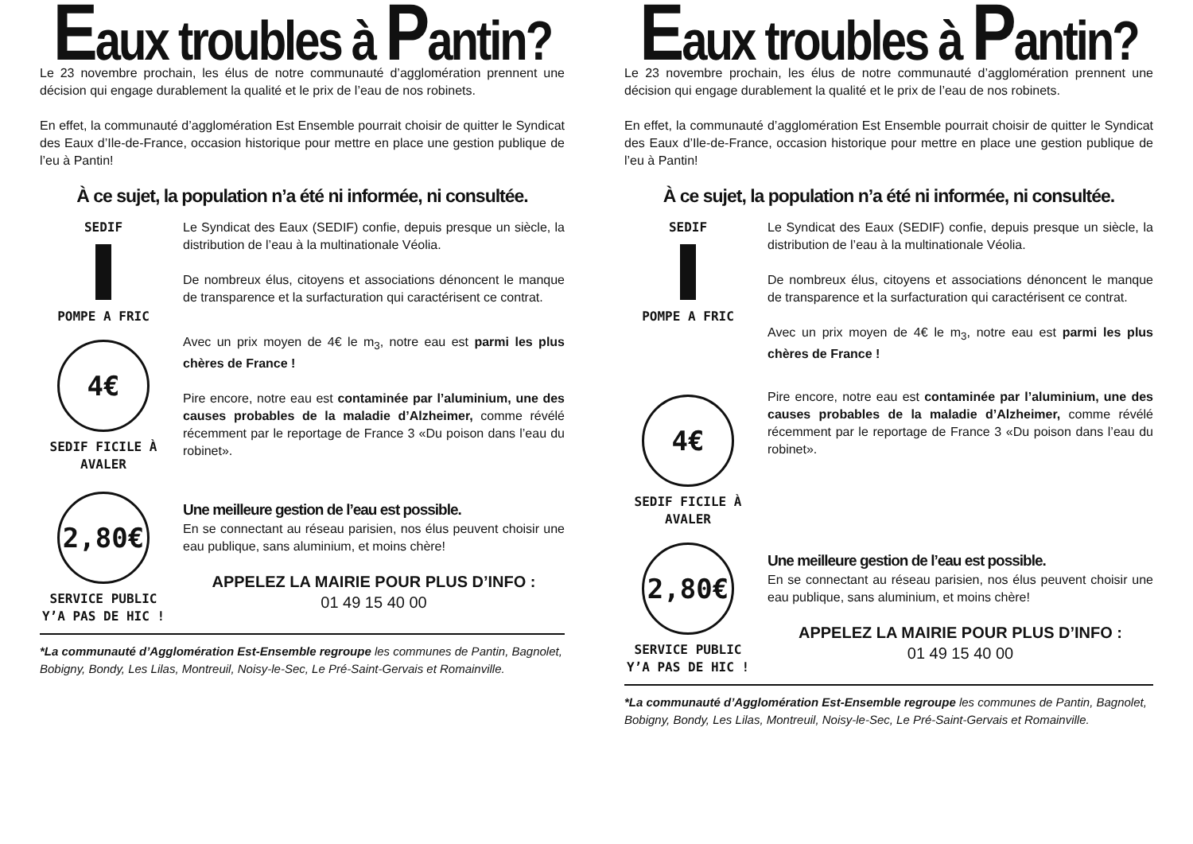Eaux troubles à Pantin?
Le 23 novembre prochain, les élus de notre communauté d’agglomération prennent une décision qui engage durablement la qualité et le prix de l’eau de nos robinets.
En effet, la communauté d’agglomération Est Ensemble pourrait choisir de quitter le Syndicat des Eaux d’Ile-de-France, occasion historique pour mettre en place une gestion publique de l’eu à Pantin!
À ce sujet, la population n’a été ni informée, ni consultée.
SEDIF
POMPE A FRIC
Le Syndicat des Eaux (SEDIF) confie, depuis presque un siècle, la distribution de l’eau à la multinationale Véolia.
De nombreux élus, citoyens et associations dénoncent le manque de transparence et la surfacturation qui caractérisent ce contrat.
4€
SEDIF FICILE À AVALER
Avec un prix moyen de 4€ le m<sub>3</sub>, notre eau est parmi les plus chères de France !
Pire encore, notre eau est contaminée par l’aluminium, une des causes probables de la maladie d’Alzheimer, comme révélé récemment par le reportage de France 3 «Du poison dans l’eau du robinet».
2,80€
SERVICE PUBLIC Y’A PAS DE HIC !
Une meilleure gestion de l’eau est possible.
En se connectant au réseau parisien, nos élus peuvent choisir une eau publique, sans aluminium, et moins chère!
APPELEZ LA MAIRIE POUR PLUS D’INFO :
01 49 15 40 00
*La communauté d’Agglomération Est-Ensemble regroupe les communes de Pantin, Bagnolet, Bobigny, Bondy, Les Lilas, Montreuil, Noisy-le-Sec, Le Pré-Saint-Gervais et Romainville.
Eaux troubles à Pantin?
Le 23 novembre prochain, les élus de notre communauté d’agglomération prennent une décision qui engage durablement la qualité et le prix de l’eau de nos robinets.
En effet, la communauté d’agglomération Est Ensemble pourrait choisir de quitter le Syndicat des Eaux d’Ile-de-France, occasion historique pour mettre en place une gestion publique de l’eu à Pantin!
À ce sujet, la population n’a été ni informée, ni consultée.
SEDIF
POMPE A FRIC
Le Syndicat des Eaux (SEDIF) confie, depuis presque un siècle, la distribution de l’eau à la multinationale Véolia.
De nombreux élus, citoyens et associations dénoncent le manque de transparence et la surfacturation qui caractérisent ce contrat.
Avec un prix moyen de 4€ le m<sub>3</sub>, notre eau est parmi les plus chères de France !
4€
SEDIF FICILE À AVALER
Pire encore, notre eau est contaminée par l’aluminium, une des causes probables de la maladie d’Alzheimer, comme révélé récemment par le reportage de France 3 «Du poison dans l’eau du robinet».
2,80€
SERVICE PUBLIC Y’A PAS DE HIC !
Une meilleure gestion de l’eau est possible.
En se connectant au réseau parisien, nos élus peuvent choisir une eau publique, sans aluminium, et moins chère!
APPELEZ LA MAIRIE POUR PLUS D’INFO :
01 49 15 40 00
*La communauté d’Agglomération Est-Ensemble regroupe les communes de Pantin, Bagnolet, Bobigny, Bondy, Les Lilas, Montreuil, Noisy-le-Sec, Le Pré-Saint-Gervais et Romainville.